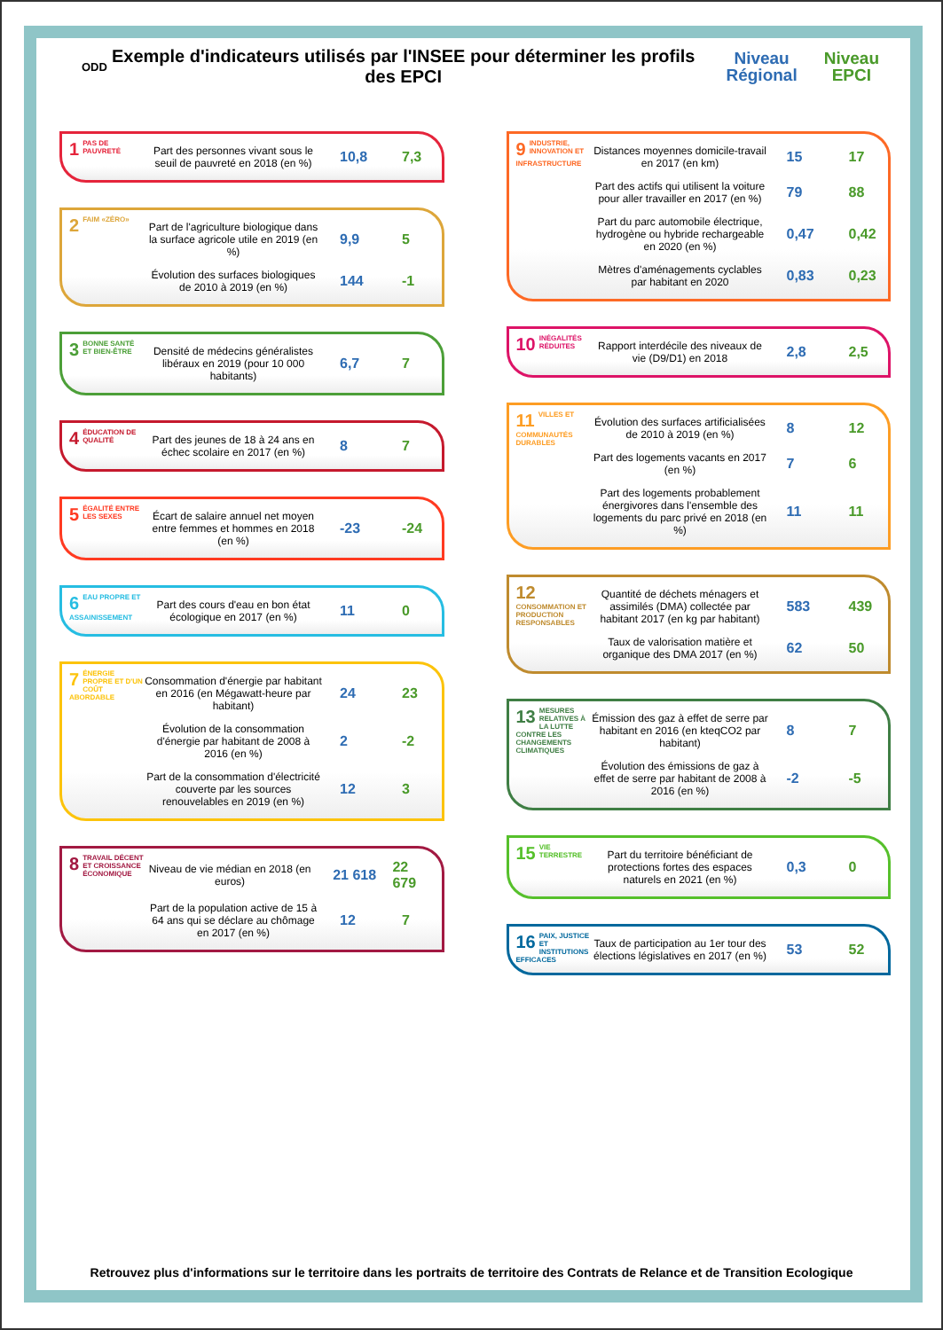ODD
Exemple d'indicateurs utilisés par l'INSEE pour déterminer les profils des EPCI
Niveau
Régional
Niveau
EPCI
1 PAS DE PAUVRETÉ
Part des personnes vivant sous le seuil de pauvreté en 2018 (en %) 10,8 7,3
2 FAIM «ZÉRO»
Part de l'agriculture biologique dans la surface agricole utile en 2019 (en %) 9,9 5
Évolution des surfaces biologiques de 2010 à 2019 (en %) 144 -1
3 BONNE SANTÉ ET BIEN-ÊTRE
Densité de médecins généralistes libéraux en 2019 (pour 10 000 habitants) 6,7 7
4 ÉDUCATION DE QUALITÉ
Part des jeunes de 18 à 24 ans en échec scolaire en 2017 (en %) 8 7
5 ÉGALITÉ ENTRE LES SEXES
Écart de salaire annuel net moyen entre femmes et hommes en 2018 (en %) -23 -24
6 EAU PROPRE ET ASSAINISSEMENT
Part des cours d'eau en bon état écologique en 2017 (en %) 11 0
7 ÉNERGIE PROPRE ET D'UN COÛT ABORDABLE
Consommation d'énergie par habitant en 2016 (en Mégawatt-heure par habitant) 24 23
Évolution de la consommation d'énergie par habitant de 2008 à 2016 (en %) 2 -2
Part de la consommation d'électricité couverte par les sources renouvelables en 2019 (en %) 12 3
8 TRAVAIL DÉCENT ET CROISSANCE ÉCONOMIQUE
Niveau de vie médian en 2018 (en euros) 21 618 22 679
Part de la population active de 15 à 64 ans qui se déclare au chômage en 2017 (en %) 12 7
9 INDUSTRIE, INNOVATION ET INFRASTRUCTURE
Distances moyennes domicile-travail en 2017 (en km) 15 17
Part des actifs qui utilisent la voiture pour aller travailler en 2017 (en %) 79 88
Part du parc automobile électrique, hydrogène ou hybride rechargeable en 2020 (en %) 0,47 0,42
Mètres d'aménagements cyclables par habitant en 2020 0,83 0,23
10 INÉGALITÉS RÉDUITES
Rapport interdécile des niveaux de vie (D9/D1) en 2018 2,8 2,5
11 VILLES ET COMMUNAUTÉS DURABLES
Évolution des surfaces artificialisées de 2010 à 2019 (en %) 8 12
Part des logements vacants en 2017 (en %) 7 6
Part des logements probablement énergivores dans l'ensemble des logements du parc privé en 2018 (en %) 11 11
12 CONSOMMATION ET PRODUCTION RESPONSABLES
Quantité de déchets ménagers et assimilés (DMA) collectée par habitant 2017 (en kg par habitant) 583 439
Taux de valorisation matière et organique des DMA 2017 (en %) 62 50
13 MESURES RELATIVES À LA LUTTE CONTRE LES CHANGEMENTS CLIMATIQUES
Émission des gaz à effet de serre par habitant en 2016 (en kteqCO2 par habitant) 8 7
Évolution des émissions de gaz à effet de serre par habitant de 2008 à 2016 (en %) -2 -5
15 VIE TERRESTRE
Part du territoire bénéficiant de protections fortes des espaces naturels en 2021 (en %) 0,3 0
16 PAIX, JUSTICE ET INSTITUTIONS EFFICACES
Taux de participation au 1er tour des élections législatives en 2017 (en %) 53 52
Retrouvez plus d'informations sur le territoire dans les portraits de territoire des Contrats de Relance et de Transition Ecologique